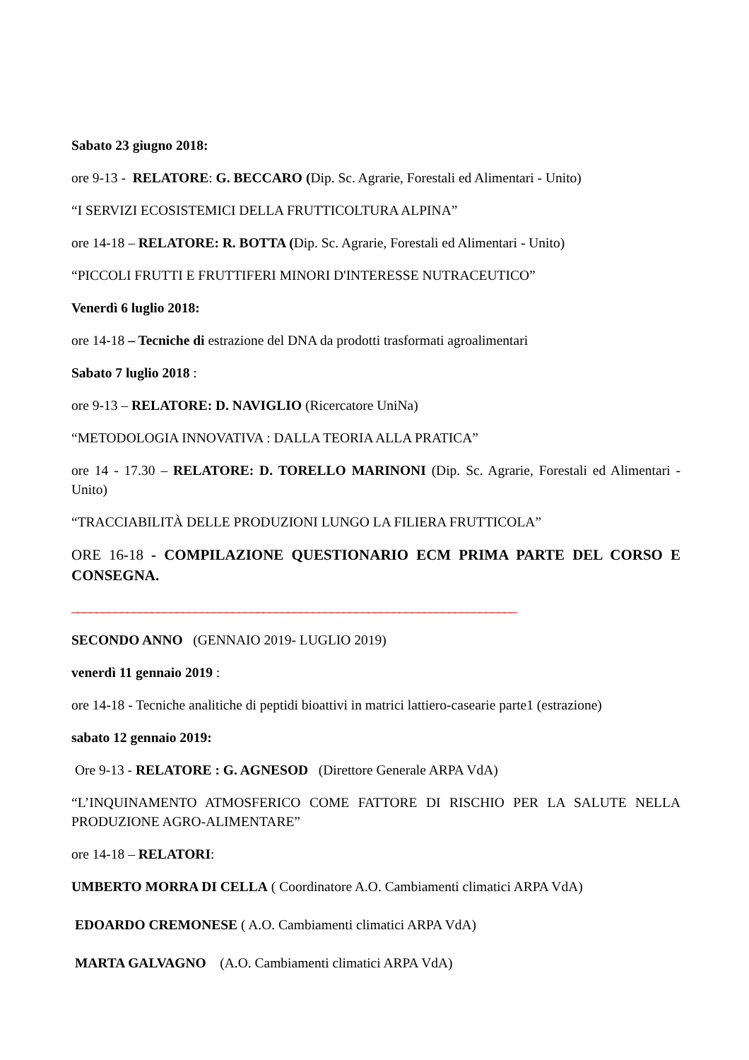Sabato 23 giugno 2018:
ore 9-13 - RELATORE: G. BECCARO (Dip. Sc. Agrarie, Forestali ed Alimentari - Unito)
“I SERVIZI ECOSISTEMICI DELLA FRUTTICOLTURA ALPINA”
ore 14-18 – RELATORE: R. BOTTA (Dip. Sc. Agrarie, Forestali ed Alimentari - Unito)
“PICCOLI FRUTTI E FRUTTIFERI MINORI D'INTERESSE NUTRACEUTICO”
Venerdì 6 luglio 2018:
ore 14-18 – Tecniche di estrazione del DNA da prodotti trasformati agroalimentari
Sabato 7 luglio 2018 :
ore 9-13 – RELATORE: D. NAVIGLIO (Ricercatore UniNa)
“METODOLOGIA INNOVATIVA : DALLA TEORIA ALLA PRATICA”
ore 14 - 17.30 – RELATORE: D. TORELLO MARINONI (Dip. Sc. Agrarie, Forestali ed Alimentari - Unito)
“TRACCIABILITÀ DELLE PRODUZIONI LUNGO LA FILIERA FRUTTICOLA”
ORE 16-18 - COMPILAZIONE QUESTIONARIO ECM PRIMA PARTE DEL CORSO E CONSEGNA.
________________________________________________________________________
SECONDO ANNO (GENNAIO 2019- LUGLIO 2019)
venerdì 11 gennaio 2019 :
ore 14-18 - Tecniche analitiche di peptidi bioattivi in matrici lattiero-casearie parte1 (estrazione)
sabato 12 gennaio 2019:
Ore 9-13 - RELATORE : G. AGNESOD (Direttore Generale ARPA VdA)
“L’INQUINAMENTO ATMOSFERICO COME FATTORE DI RISCHIO PER LA SALUTE NELLA PRODUZIONE AGRO-ALIMENTARE”
ore 14-18 – RELATORI:
UMBERTO MORRA DI CELLA ( Coordinatore A.O. Cambiamenti climatici ARPA VdA)
EDOARDO CREMONESE ( A.O. Cambiamenti climatici ARPA VdA)
MARTA GALVAGNO (A.O. Cambiamenti climatici ARPA VdA)